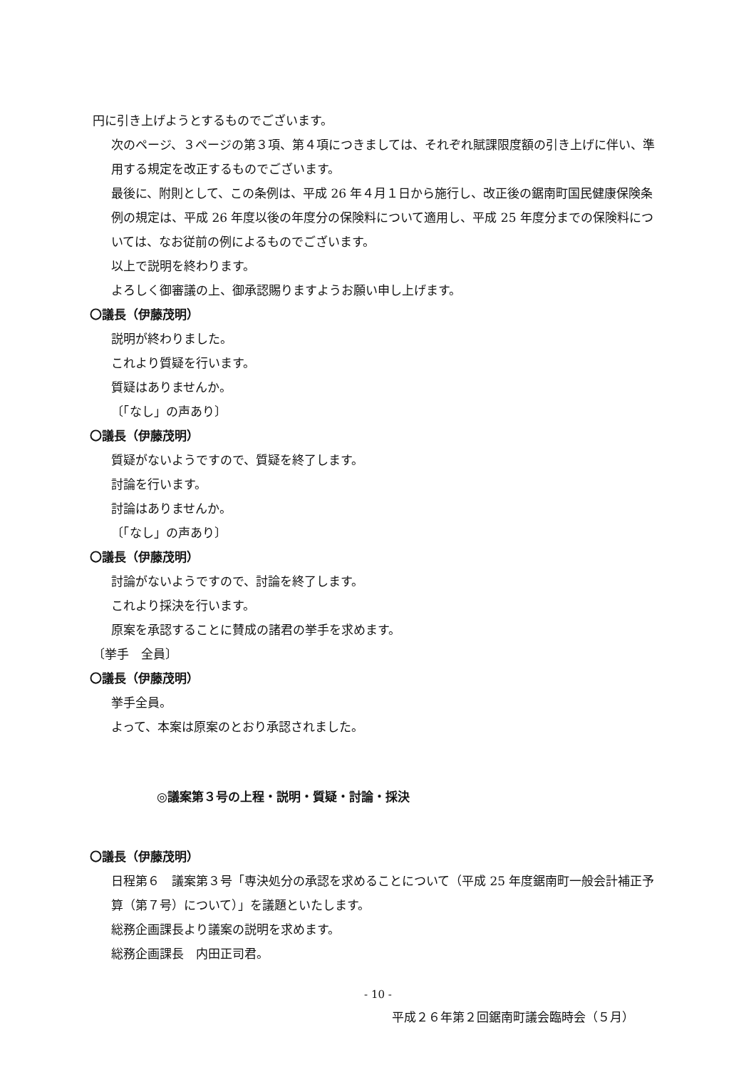円に引き上げようとするものでございます。
次のページ、３ページの第３項、第４項につきましては、それぞれ賦課限度額の引き上げに伴い、準用する規定を改正するものでございます。
最後に、附則として、この条例は、平成 26 年４月１日から施行し、改正後の鋸南町国民健康保険条例の規定は、平成 26 年度以後の年度分の保険料について適用し、平成 25 年度分までの保険料については、なお従前の例によるものでございます。
以上で説明を終わります。
よろしく御審議の上、御承認賜りますようお願い申し上げます。
〇議長（伊藤茂明）
説明が終わりました。
これより質疑を行います。
質疑はありませんか。
〔「なし」の声あり〕
〇議長（伊藤茂明）
質疑がないようですので、質疑を終了します。
討論を行います。
討論はありませんか。
〔「なし」の声あり〕
〇議長（伊藤茂明）
討論がないようですので、討論を終了します。
これより採決を行います。
原案を承認することに賛成の諸君の挙手を求めます。
〔挙手　全員〕
〇議長（伊藤茂明）
挙手全員。
よって、本案は原案のとおり承認されました。
◎議案第３号の上程・説明・質疑・討論・採決
〇議長（伊藤茂明）
日程第６　議案第３号「専決処分の承認を求めることについて（平成 25 年度鋸南町一般会計補正予算（第７号）について）」を議題といたします。
総務企画課長より議案の説明を求めます。
総務企画課長　内田正司君。
- 10 -
平成２６年第２回鋸南町議会臨時会（５月）